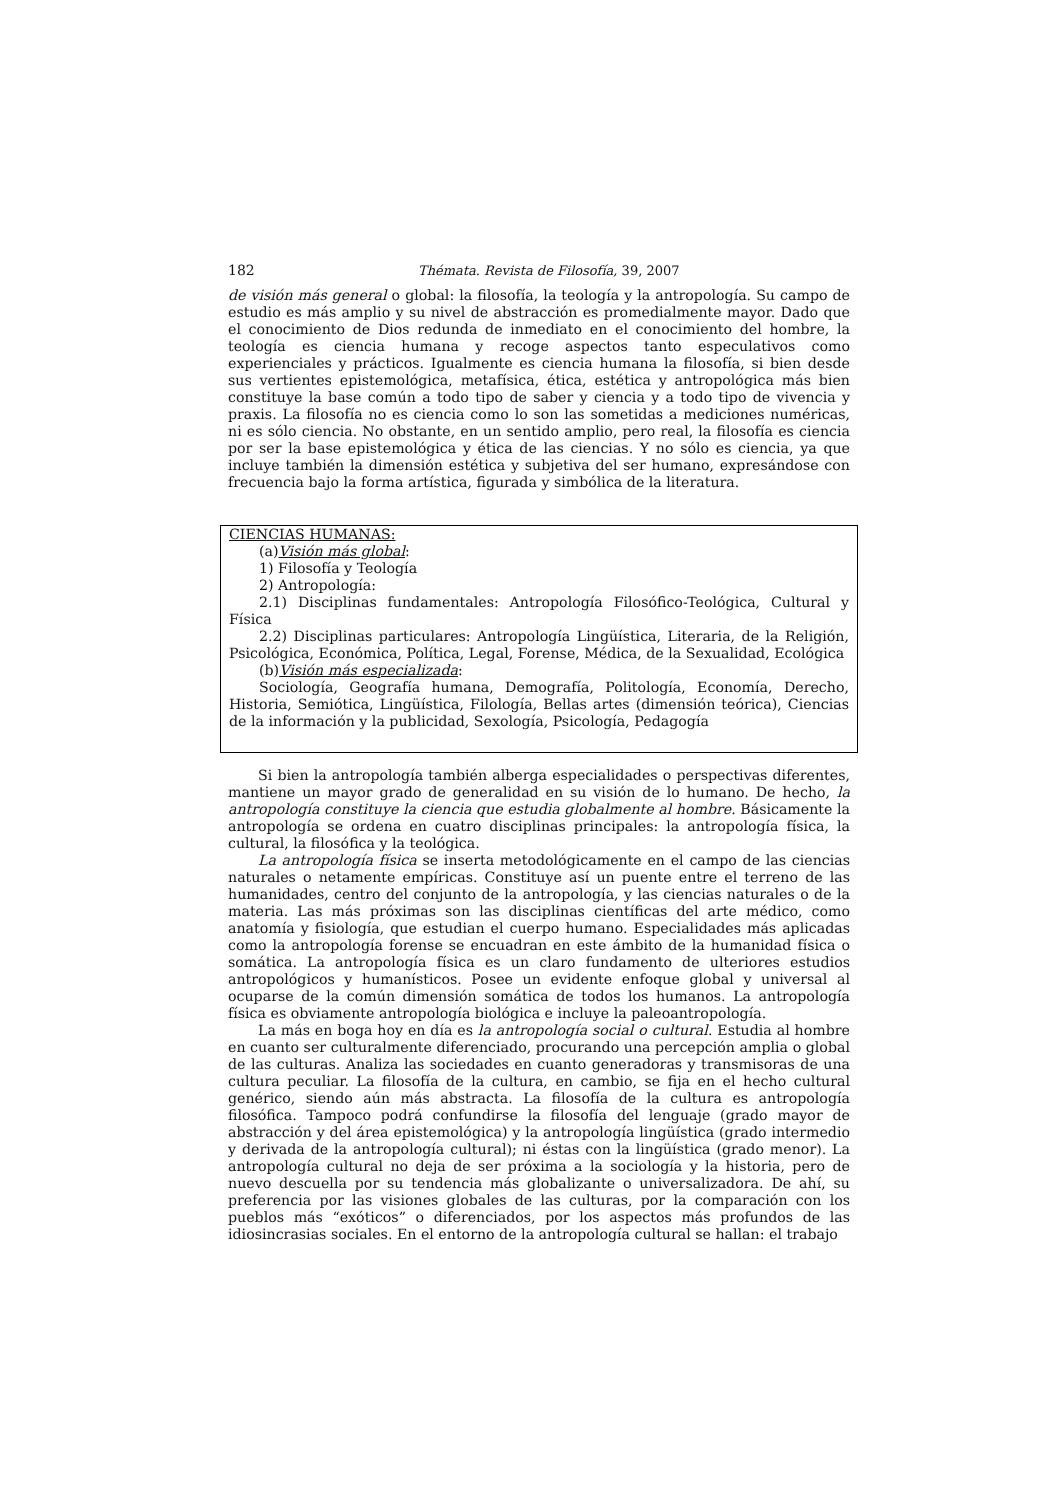182 Thémata. Revista de Filosofía, 39, 2007
de visión más general o global: la filosofía, la teología y la antropología. Su campo de estudio es más amplio y su nivel de abstracción es promedialmente mayor. Dado que el conocimiento de Dios redunda de inmediato en el conocimiento del hombre, la teología es ciencia humana y recoge aspectos tanto especulativos como experienciales y prácticos. Igualmente es ciencia humana la filosofía, si bien desde sus vertientes epistemológica, metafísica, ética, estética y antropológica más bien constituye la base común a todo tipo de saber y ciencia y a todo tipo de vivencia y praxis. La filosofía no es ciencia como lo son las sometidas a mediciones numéricas, ni es sólo ciencia. No obstante, en un sentido amplio, pero real, la filosofía es ciencia por ser la base epistemológica y ética de las ciencias. Y no sólo es ciencia, ya que incluye también la dimensión estética y subjetiva del ser humano, expresándose con frecuencia bajo la forma artística, figurada y simbólica de la literatura.
CIENCIAS HUMANAS:
(a)Visión más global:
1) Filosofía y Teología
2) Antropología:
2.1) Disciplinas fundamentales: Antropología Filosófico-Teológica, Cultural y Física
2.2) Disciplinas particulares: Antropología Lingüística, Literaria, de la Religión, Psicológica, Económica, Política, Legal, Forense, Médica, de la Sexualidad, Ecológica
(b)Visión más especializada:
Sociología, Geografía humana, Demografía, Politología, Economía, Derecho, Historia, Semiótica, Lingüística, Filología, Bellas artes (dimensión teórica), Ciencias de la información y la publicidad, Sexología, Psicología, Pedagogía
Si bien la antropología también alberga especialidades o perspectivas diferentes, mantiene un mayor grado de generalidad en su visión de lo humano. De hecho, la antropología constituye la ciencia que estudia globalmente al hombre. Básicamente la antropología se ordena en cuatro disciplinas principales: la antropología física, la cultural, la filosófica y la teológica.
La antropología física se inserta metodológicamente en el campo de las ciencias naturales o netamente empíricas. Constituye así un puente entre el terreno de las humanidades, centro del conjunto de la antropología, y las ciencias naturales o de la materia. Las más próximas son las disciplinas científicas del arte médico, como anatomía y fisiología, que estudian el cuerpo humano. Especialidades más aplicadas como la antropología forense se encuadran en este ámbito de la humanidad física o somática. La antropología física es un claro fundamento de ulteriores estudios antropológicos y humanísticos. Posee un evidente enfoque global y universal al ocuparse de la común dimensión somática de todos los humanos. La antropología física es obviamente antropología biológica e incluye la paleoantropología.
La más en boga hoy en día es la antropología social o cultural. Estudia al hombre en cuanto ser culturalmente diferenciado, procurando una percepción amplia o global de las culturas. Analiza las sociedades en cuanto generadoras y transmisoras de una cultura peculiar. La filosofía de la cultura, en cambio, se fija en el hecho cultural genérico, siendo aún más abstracta. La filosofía de la cultura es antropología filosófica. Tampoco podrá confundirse la filosofía del lenguaje (grado mayor de abstracción y del área epistemológica) y la antropología lingüística (grado intermedio y derivada de la antropología cultural); ni éstas con la lingüística (grado menor). La antropología cultural no deja de ser próxima a la sociología y la historia, pero de nuevo descuella por su tendencia más globalizante o universalizadora. De ahí, su preferencia por las visiones globales de las culturas, por la comparación con los pueblos más “exóticos” o diferenciados, por los aspectos más profundos de las idiosincrasias sociales. En el entorno de la antropología cultural se hallan: el trabajo